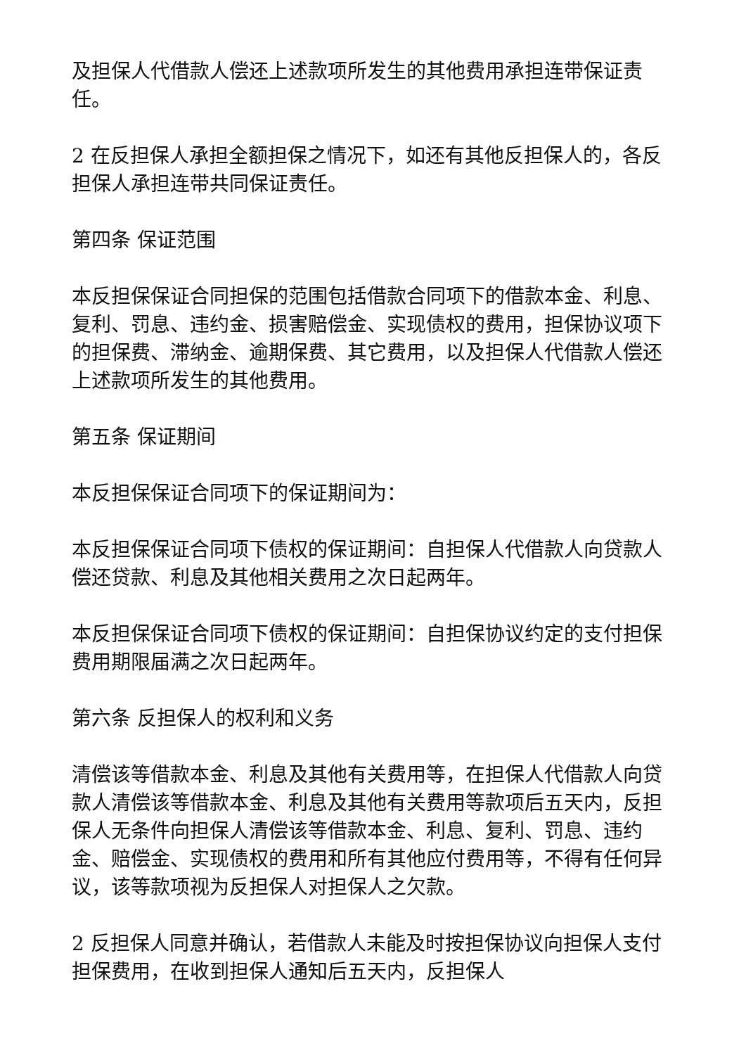及担保人代借款人偿还上述款项所发生的其他费用承担连带保证责任。
2 在反担保人承担全额担保之情况下，如还有其他反担保人的，各反担保人承担连带共同保证责任。
第四条 保证范围
本反担保保证合同担保的范围包括借款合同项下的借款本金、利息、复利、罚息、违约金、损害赔偿金、实现债权的费用，担保协议项下的担保费、滞纳金、逾期保费、其它费用，以及担保人代借款人偿还上述款项所发生的其他费用。
第五条 保证期间
本反担保保证合同项下的保证期间为：
本反担保保证合同项下债权的保证期间：自担保人代借款人向贷款人偿还贷款、利息及其他相关费用之次日起两年。
本反担保保证合同项下债权的保证期间：自担保协议约定的支付担保费用期限届满之次日起两年。
第六条 反担保人的权利和义务
清偿该等借款本金、利息及其他有关费用等，在担保人代借款人向贷款人清偿该等借款本金、利息及其他有关费用等款项后五天内，反担保人无条件向担保人清偿该等借款本金、利息、复利、罚息、违约金、赔偿金、实现债权的费用和所有其他应付费用等，不得有任何异议，该等款项视为反担保人对担保人之欠款。
2 反担保人同意并确认，若借款人未能及时按担保协议向担保人支付担保费用，在收到担保人通知后五天内，反担保人